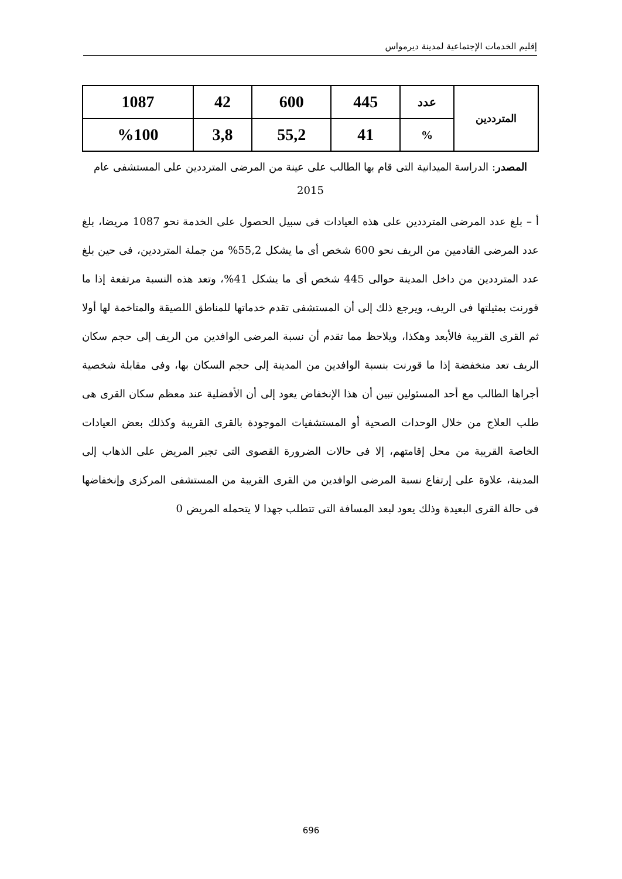إقليم الخدمات الإجتماعية لمدينة ديرمواس
| المترددين | عدد | 445 | 600 | 42 | 1087 |
| | % | 41 | 55,2 | 3,8 | %100 |
المصدر: الدراسة الميدانية التى قام بها الطالب على عينة من المرضى المترددين على المستشفى عام 2015
أ – بلغ عدد المرضى المترددين على هذه العيادات فى سبيل الحصول على الخدمة نحو 1087 مريضا، بلغ عدد المرضى القادمين من الريف نحو 600 شخص أى ما يشكل 55,2% من جملة المترددين، فى حين بلغ عدد المترددين من داخل المدينة حوالى 445 شخص أى ما يشكل 41%، وتعد هذه النسبة مرتفعة إذا ما قورنت بمثيلتها فى الريف، ويرجع ذلك إلى أن المستشفى تقدم خدماتها للمناطق اللصيقة والمتاخمة لها أولا ثم القرى القريبة فالأبعد وهكذا، ويلاحظ مما تقدم أن نسبة المرضى الوافدين من الريف إلى حجم سكان الريف تعد منخفضة إذا ما قورنت بنسبة الوافدين من المدينة إلى حجم السكان بها، وفى مقابلة شخصية أجراها الطالب مع أحد المسئولين تبين أن هذا الإنخفاض يعود إلى أن الأفضلية عند معظم سكان القرى هى طلب العلاج من خلال الوحدات الصحية أو المستشفيات الموجودة بالقرى القريبة وكذلك بعض العيادات الخاصة القريبة من محل إقامتهم، إلا فى حالات الضرورة القصوى التى تجبر المريض على الذهاب إلى المدينة، علاوة على إرتفاع نسبة المرضى الوافدين من القرى القريبة من المستشفى المركزى وإنخفاضها فى حالة القرى البعيدة وذلك يعود لبعد المسافة التى تتطلب جهدا لا يتحمله المريض 0
696